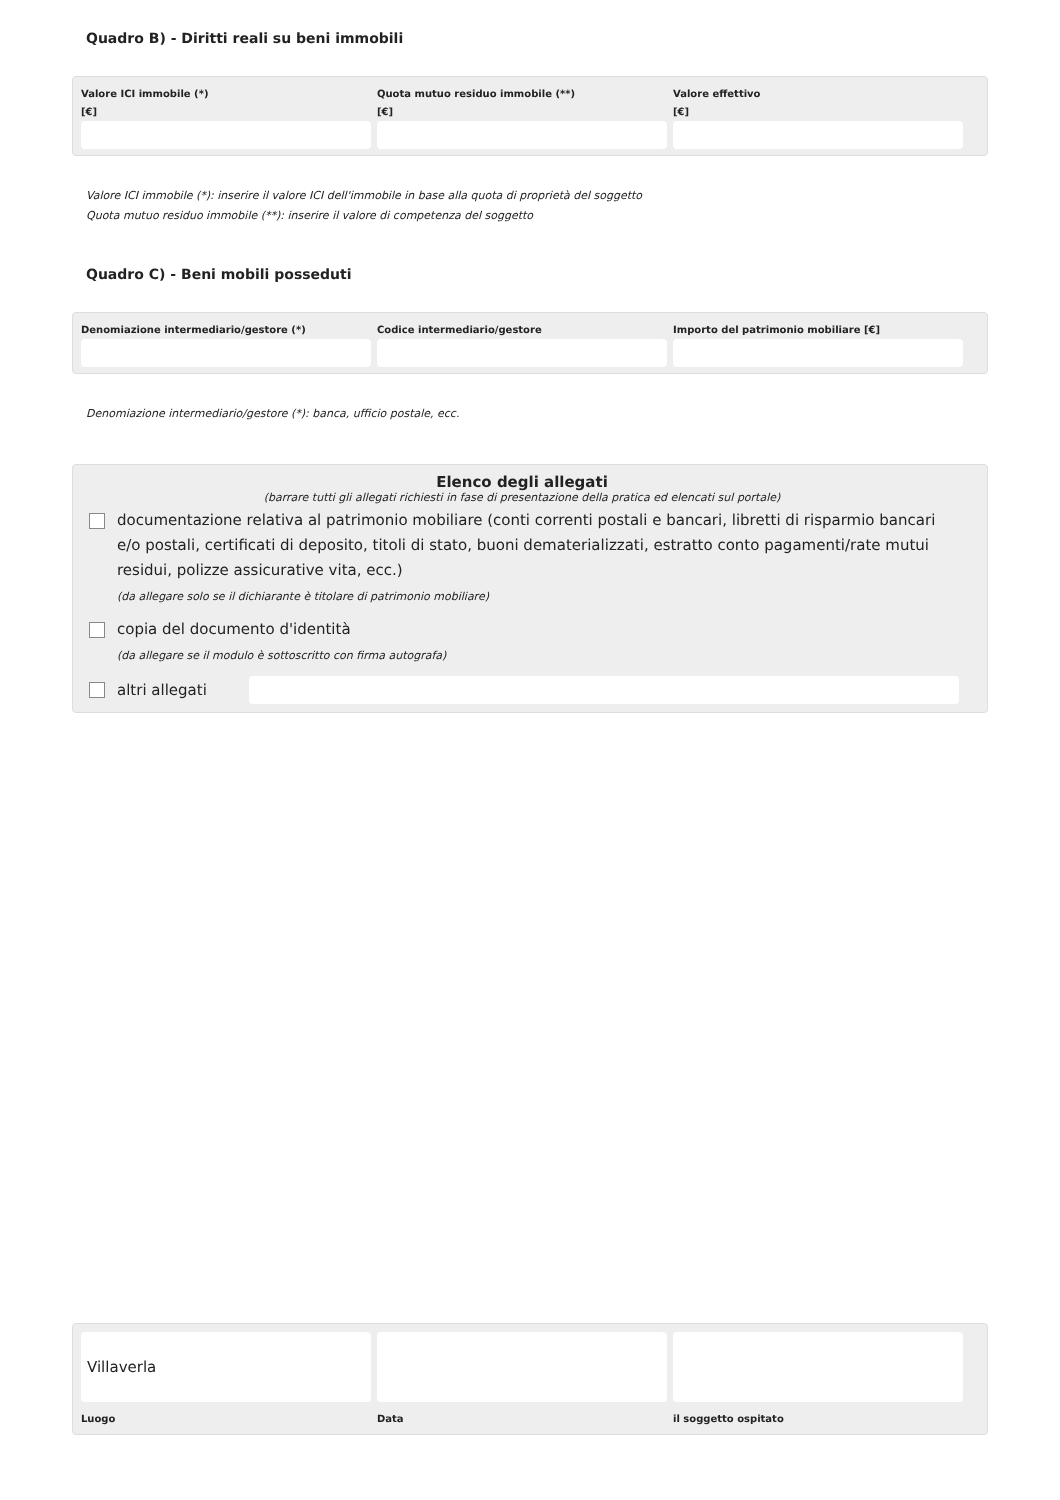Quadro B) - Diritti reali su beni immobili
Valore ICI immobile (*)
[€]
Quota mutuo residuo immobile (**)
[€]
Valore effettivo
[€]
Valore ICI immobile (*): inserire il valore ICI dell'immobile in base alla quota di proprietà del soggetto
Quota mutuo residuo immobile (**): inserire il valore di competenza del soggetto
Quadro C) - Beni mobili posseduti
Denomiazione intermediario/gestore (*)
Codice intermediario/gestore Importo del patrimonio mobiliare [€]
Denomiazione intermediario/gestore (*): banca, ufficio postale, ecc.
Elenco degli allegati
(barrare tutti gli allegati richiesti in fase di presentazione della pratica ed elencati sul portale)
documentazione relativa al patrimonio mobiliare (conti correnti postali e bancari, libretti di risparmio bancari e/o postali, certificati di deposito, titoli di stato, buoni dematerializzati, estratto conto pagamenti/rate mutui residui, polizze assicurative vita, ecc.)
(da allegare solo se il dichiarante è titolare di patrimonio mobiliare)
copia del documento d'identità
(da allegare se il modulo è sottoscritto con firma autografa)
altri allegati
Villaverla
Luogo
Data il soggetto ospitato